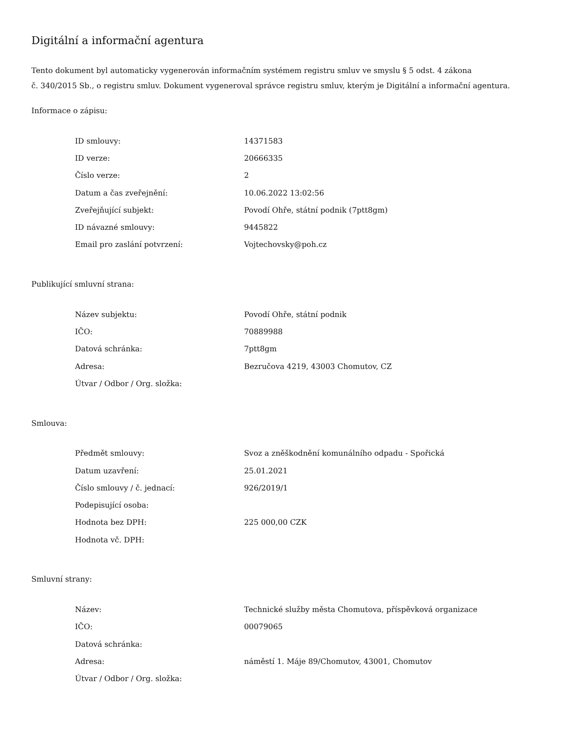Digitální a informační agentura
Tento dokument byl automaticky vygenerován informačním systémem registru smluv ve smyslu § 5 odst. 4 zákona
č. 340/2015 Sb., o registru smluv. Dokument vygeneroval správce registru smluv, kterým je Digitální a informační agentura.
Informace o zápisu:
| ID smlouvy: | 14371583 |
| ID verze: | 20666335 |
| Číslo verze: | 2 |
| Datum a čas zveřejnění: | 10.06.2022 13:02:56 |
| Zveřejňující subjekt: | Povodí Ohře, státní podnik (7ptt8gm) |
| ID návazné smlouvy: | 9445822 |
| Email pro zaslání potvrzení: | Vojtechovsky@poh.cz |
Publikující smluvní strana:
| Název subjektu: | Povodí Ohře, státní podnik |
| IČO: | 70889988 |
| Datová schránka: | 7ptt8gm |
| Adresa: | Bezručova 4219, 43003 Chomutov, CZ |
| Útvar / Odbor / Org. složka: | |
Smlouva:
| Předmět smlouvy: | Svoz a zněškodnění komunálního odpadu - Spořická |
| Datum uzavření: | 25.01.2021 |
| Číslo smlouvy / č. jednací: | 926/2019/1 |
| Podepisující osoba: | |
| Hodnota bez DPH: | 225 000,00 CZK |
| Hodnota vč. DPH: | |
Smluvní strany:
| Název: | Technické služby města Chomutova, příspěvková organizace |
| IČO: | 00079065 |
| Datová schránka: | |
| Adresa: | náměstí 1. Máje 89/Chomutov, 43001, Chomutov |
| Útvar / Odbor / Org. složka: | |